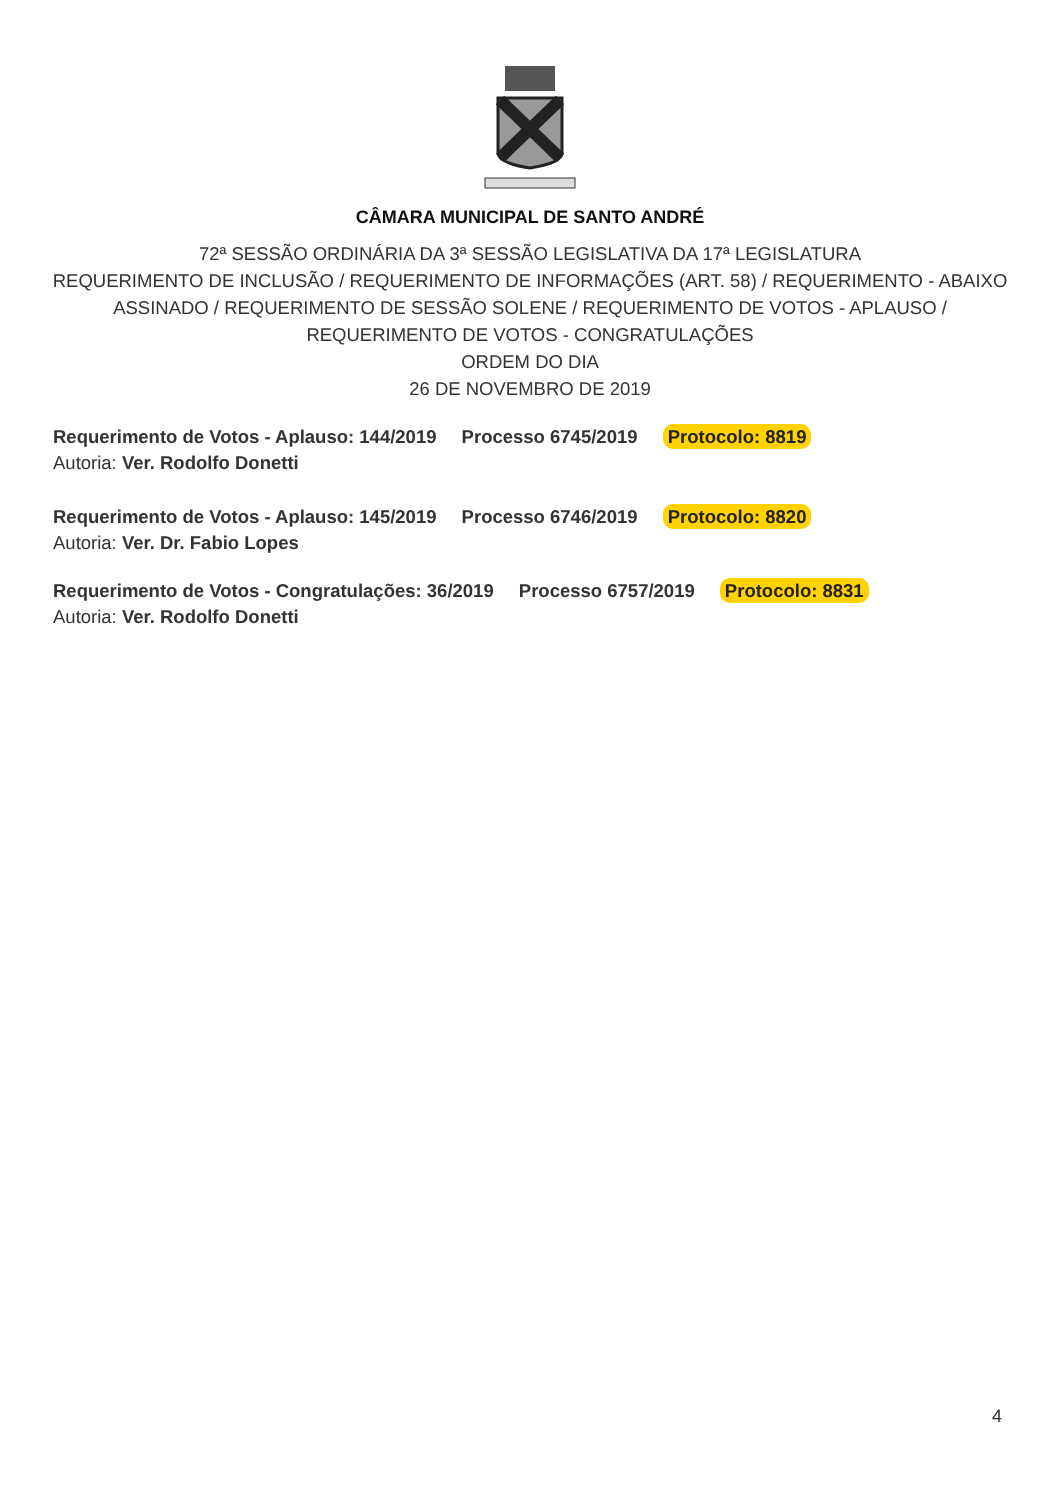CÂMARA MUNICIPAL DE SANTO ANDRÉ
72ª SESSÃO ORDINÁRIA DA 3ª SESSÃO LEGISLATIVA DA 17ª LEGISLATURA
REQUERIMENTO DE INCLUSÃO / REQUERIMENTO DE INFORMAÇÕES (ART. 58) / REQUERIMENTO - ABAIXO ASSINADO / REQUERIMENTO DE SESSÃO SOLENE / REQUERIMENTO DE VOTOS - APLAUSO / REQUERIMENTO DE VOTOS - CONGRATULAÇÕES
ORDEM DO DIA
26 DE NOVEMBRO DE 2019
Requerimento de Votos - Aplauso: 144/2019 Processo 6745/2019 Protocolo: 8819
Autoria: Ver. Rodolfo Donetti
Requerimento de Votos - Aplauso: 145/2019 Processo 6746/2019 Protocolo: 8820
Autoria: Ver. Dr. Fabio Lopes
Requerimento de Votos - Congratulações: 36/2019 Processo 6757/2019 Protocolo: 8831
Autoria: Ver. Rodolfo Donetti
4